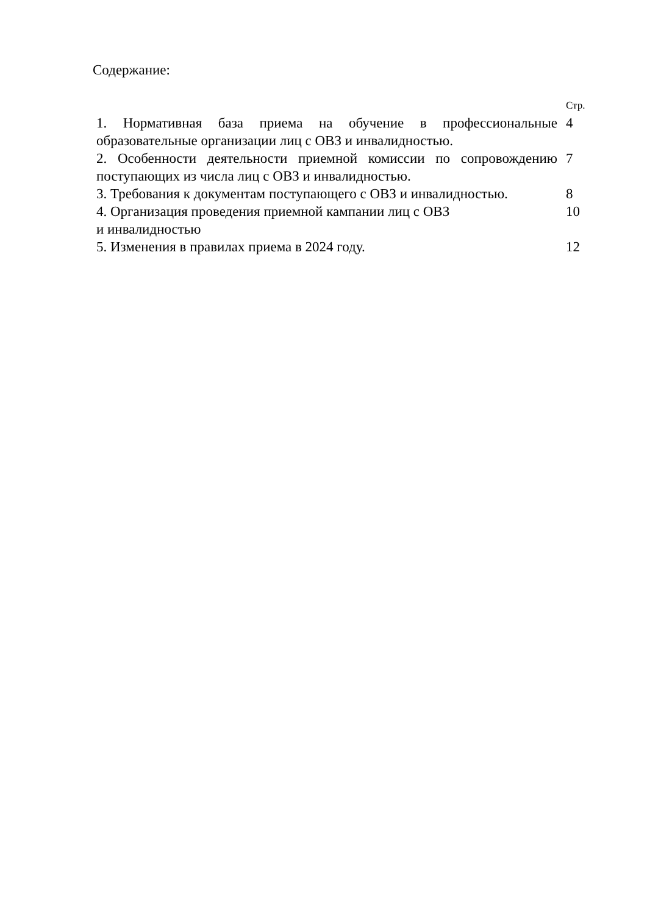Содержание:
| | Стр. |
| 1. Нормативная база приема на обучение в профессиональные образовательные организации лиц с ОВЗ и инвалидностью. | 4 |
| 2. Особенности деятельности приемной комиссии по сопровождению поступающих из числа лиц с ОВЗ и инвалидностью. | 7 |
| 3. Требования к документам поступающего с ОВЗ и инвалидностью. | 8 |
| 4. Организация проведения приемной кампании лиц с ОВЗ и инвалидностью | 10 |
| 5. Изменения в правилах приема в 2024 году. | 12 |